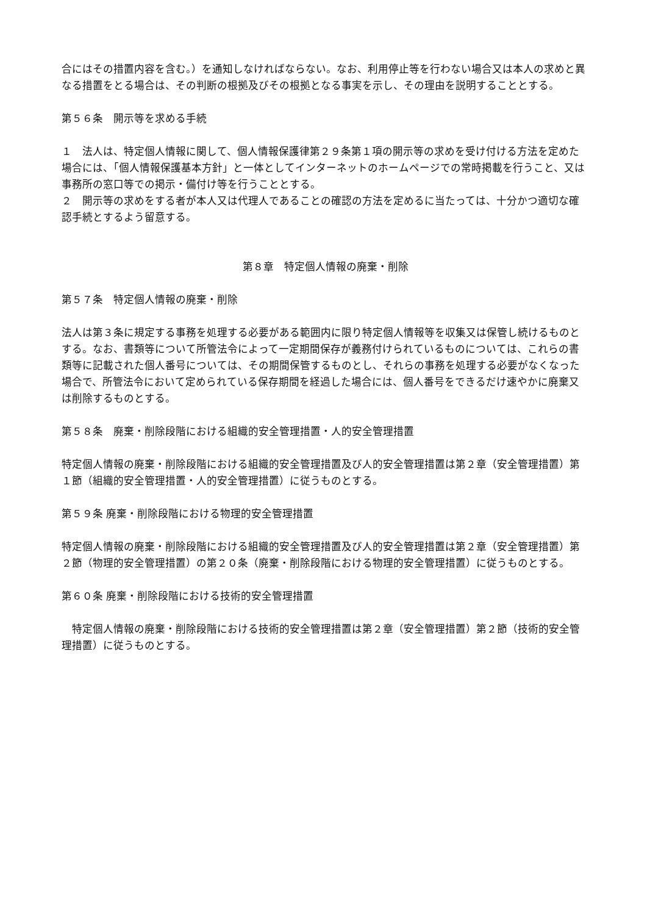合にはその措置内容を含む。）を通知しなければならない。なお、利用停止等を行わない場合又は本人の求めと異なる措置をとる場合は、その判断の根拠及びその根拠となる事実を示し、その理由を説明することとする。
第５６条　開示等を求める手続
１　法人は、特定個人情報に関して、個人情報保護律第２９条第１項の開示等の求めを受け付ける方法を定めた場合には、「個人情報保護基本方針」と一体としてインターネットのホームページでの常時掲載を行うこと、又は事務所の窓口等での掲示・備付け等を行うこととする。
２　開示等の求めをする者が本人又は代理人であることの確認の方法を定めるに当たっては、十分かつ適切な確認手続とするよう留意する。
第８章　特定個人情報の廃棄・削除
第５７条　特定個人情報の廃棄・削除
法人は第３条に規定する事務を処理する必要がある範囲内に限り特定個人情報等を収集又は保管し続けるものとする。なお、書類等について所管法令によって一定期間保存が義務付けられているものについては、これらの書類等に記載された個人番号については、その期間保管するものとし、それらの事務を処理する必要がなくなった場合で、所管法令において定められている保存期間を経過した場合には、個人番号をできるだけ速やかに廃棄又は削除するものとする。
第５８条　廃棄・削除段階における組織的安全管理措置・人的安全管理措置
特定個人情報の廃棄・削除段階における組織的安全管理措置及び人的安全管理措置は第２章（安全管理措置）第１節（組織的安全管理措置・人的安全管理措置）に従うものとする。
第５９条 廃棄・削除段階における物理的安全管理措置
特定個人情報の廃棄・削除段階における組織的安全管理措置及び人的安全管理措置は第２章（安全管理措置）第２節（物理的安全管理措置）の第２０条（廃棄・削除段階における物理的安全管理措置）に従うものとする。
第６０条 廃棄・削除段階における技術的安全管理措置
　特定個人情報の廃棄・削除段階における技術的安全管理措置は第２章（安全管理措置）第２節（技術的安全管理措置）に従うものとする。